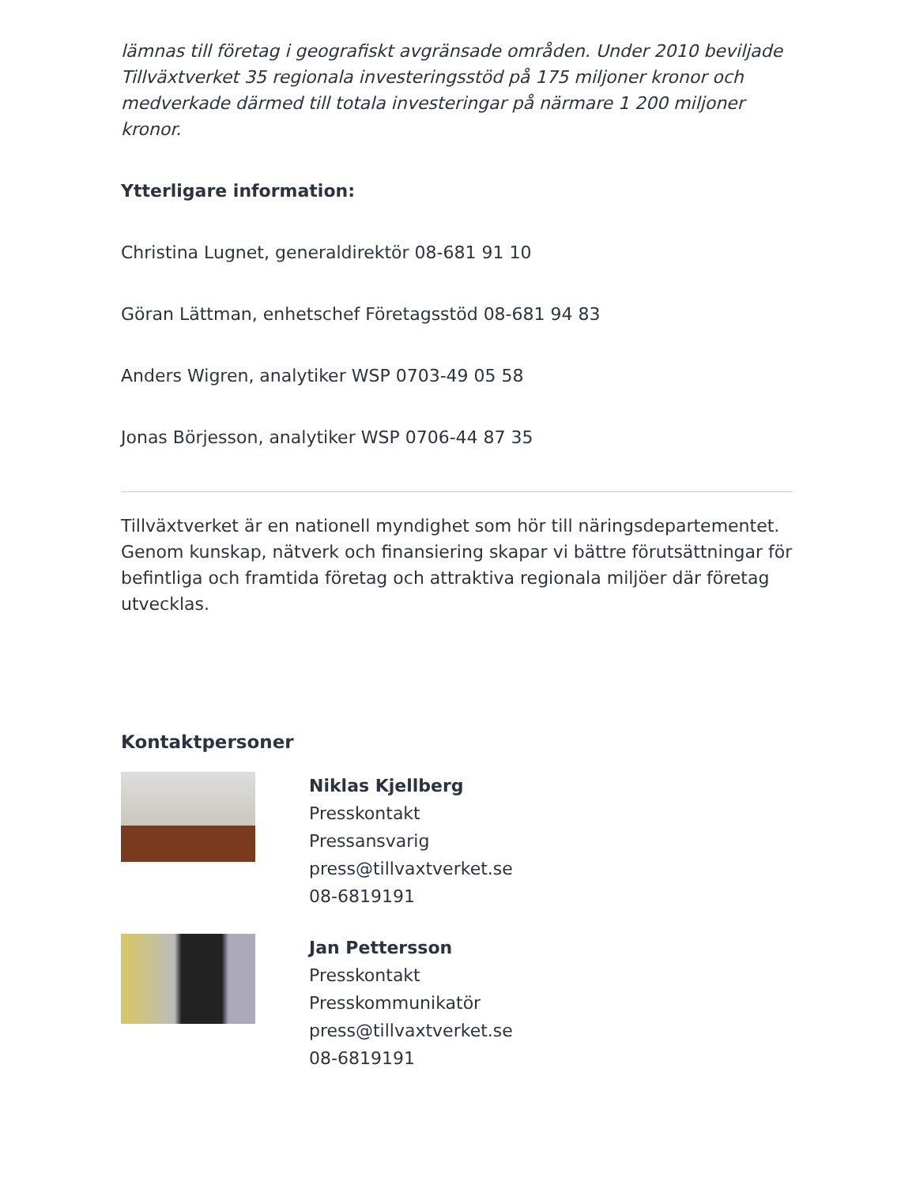lämnas till företag i geografiskt avgränsade områden. Under 2010 beviljade Tillväxtverket 35 regionala investeringsstöd på 175 miljoner kronor och medverkade därmed till totala investeringar på närmare 1 200 miljoner kronor.
Ytterligare information:
Christina Lugnet, generaldirektör 08-681 91 10
Göran Lättman, enhetschef Företagsstöd 08-681 94 83
Anders Wigren, analytiker WSP 0703-49 05 58
Jonas Börjesson, analytiker WSP 0706-44 87 35
Tillväxtverket är en nationell myndighet som hör till näringsdepartementet. Genom kunskap, nätverk och finansiering skapar vi bättre förutsättningar för befintliga och framtida företag och attraktiva regionala miljöer där företag utvecklas.
Kontaktpersoner
Niklas Kjellberg
Presskontakt
Pressansvarig
press@tillvaxtverket.se
08-6819191
Jan Pettersson
Presskontakt
Presskommunikatör
press@tillvaxtverket.se
08-6819191